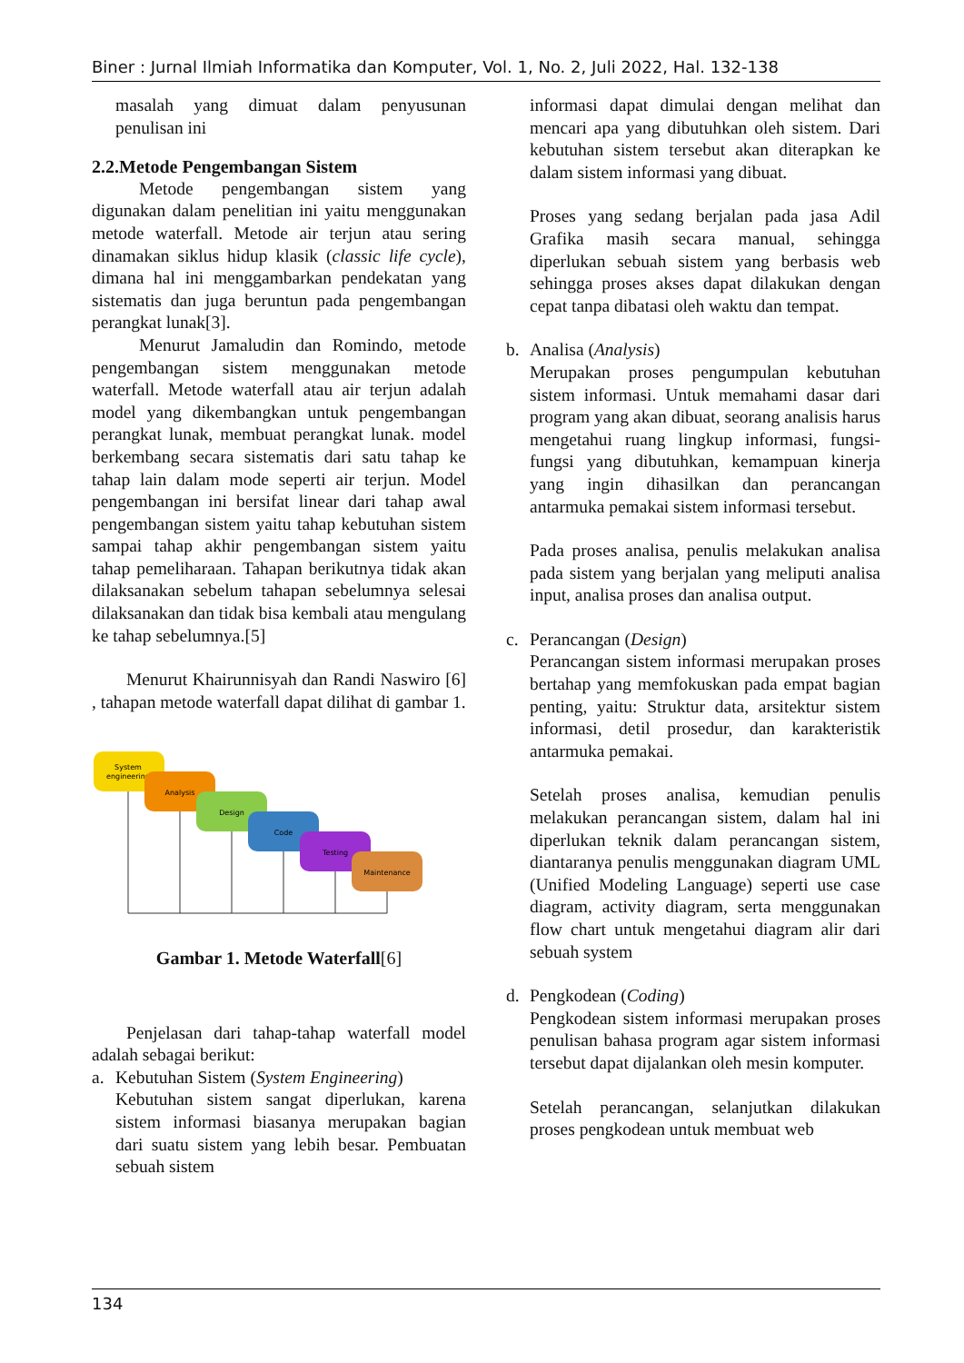Biner : Jurnal Ilmiah Informatika dan Komputer, Vol. 1, No. 2, Juli 2022, Hal. 132-138
masalah yang dimuat dalam penyusunan penulisan ini
2.2.Metode Pengembangan Sistem
Metode pengembangan sistem yang digunakan dalam penelitian ini yaitu menggunakan metode waterfall. Metode air terjun atau sering dinamakan siklus hidup klasik (classic life cycle), dimana hal ini menggambarkan pendekatan yang sistematis dan juga beruntun pada pengembangan perangkat lunak[3].
Menurut Jamaludin dan Romindo, metode pengembangan sistem menggunakan metode waterfall. Metode waterfall atau air terjun adalah model yang dikembangkan untuk pengembangan perangkat lunak, membuat perangkat lunak. model berkembang secara sistematis dari satu tahap ke tahap lain dalam mode seperti air terjun. Model pengembangan ini bersifat linear dari tahap awal pengembangan sistem yaitu tahap kebutuhan sistem sampai tahap akhir pengembangan sistem yaitu tahap pemeliharaan. Tahapan berikutnya tidak akan dilaksanakan sebelum tahapan sebelumnya selesai dilaksanakan dan tidak bisa kembali atau mengulang ke tahap sebelumnya.[5]
Menurut Khairunnisyah dan Randi Naswiro [6] , tahapan metode waterfall dapat dilihat di gambar 1.
System
engineering
Analysis
Design
Code
Testing
Maintenance
Gambar 1. Metode Waterfall[6]
Penjelasan dari tahap-tahap waterfall model adalah sebagai berikut:
a. Kebutuhan Sistem (System Engineering)
Kebutuhan sistem sangat diperlukan, karena sistem informasi biasanya merupakan bagian dari suatu sistem yang lebih besar. Pembuatan sebuah sistem
informasi dapat dimulai dengan melihat dan mencari apa yang dibutuhkan oleh sistem. Dari kebutuhan sistem tersebut akan diterapkan ke dalam sistem informasi yang dibuat.
Proses yang sedang berjalan pada jasa Adil Grafika masih secara manual, sehingga diperlukan sebuah sistem yang berbasis web sehingga proses akses dapat dilakukan dengan cepat tanpa dibatasi oleh waktu dan tempat.
b. Analisa (Analysis)
Merupakan proses pengumpulan kebutuhan sistem informasi. Untuk memahami dasar dari program yang akan dibuat, seorang analisis harus mengetahui ruang lingkup informasi, fungsi-fungsi yang dibutuhkan, kemampuan kinerja yang ingin dihasilkan dan perancangan antarmuka pemakai sistem informasi tersebut.
Pada proses analisa, penulis melakukan analisa pada sistem yang berjalan yang meliputi analisa input, analisa proses dan analisa output.
c. Perancangan (Design)
Perancangan sistem informasi merupakan proses bertahap yang memfokuskan pada empat bagian penting, yaitu: Struktur data, arsitektur sistem informasi, detil prosedur, dan karakteristik antarmuka pemakai.
Setelah proses analisa, kemudian penulis melakukan perancangan sistem, dalam hal ini diperlukan teknik dalam perancangan sistem, diantaranya penulis menggunakan diagram UML (Unified Modeling Language) seperti use case diagram, activity diagram, serta menggunakan flow chart untuk mengetahui diagram alir dari sebuah system
d. Pengkodean (Coding)
Pengkodean sistem informasi merupakan proses penulisan bahasa program agar sistem informasi tersebut dapat dijalankan oleh mesin komputer.
Setelah perancangan, selanjutkan dilakukan proses pengkodean untuk membuat web
134